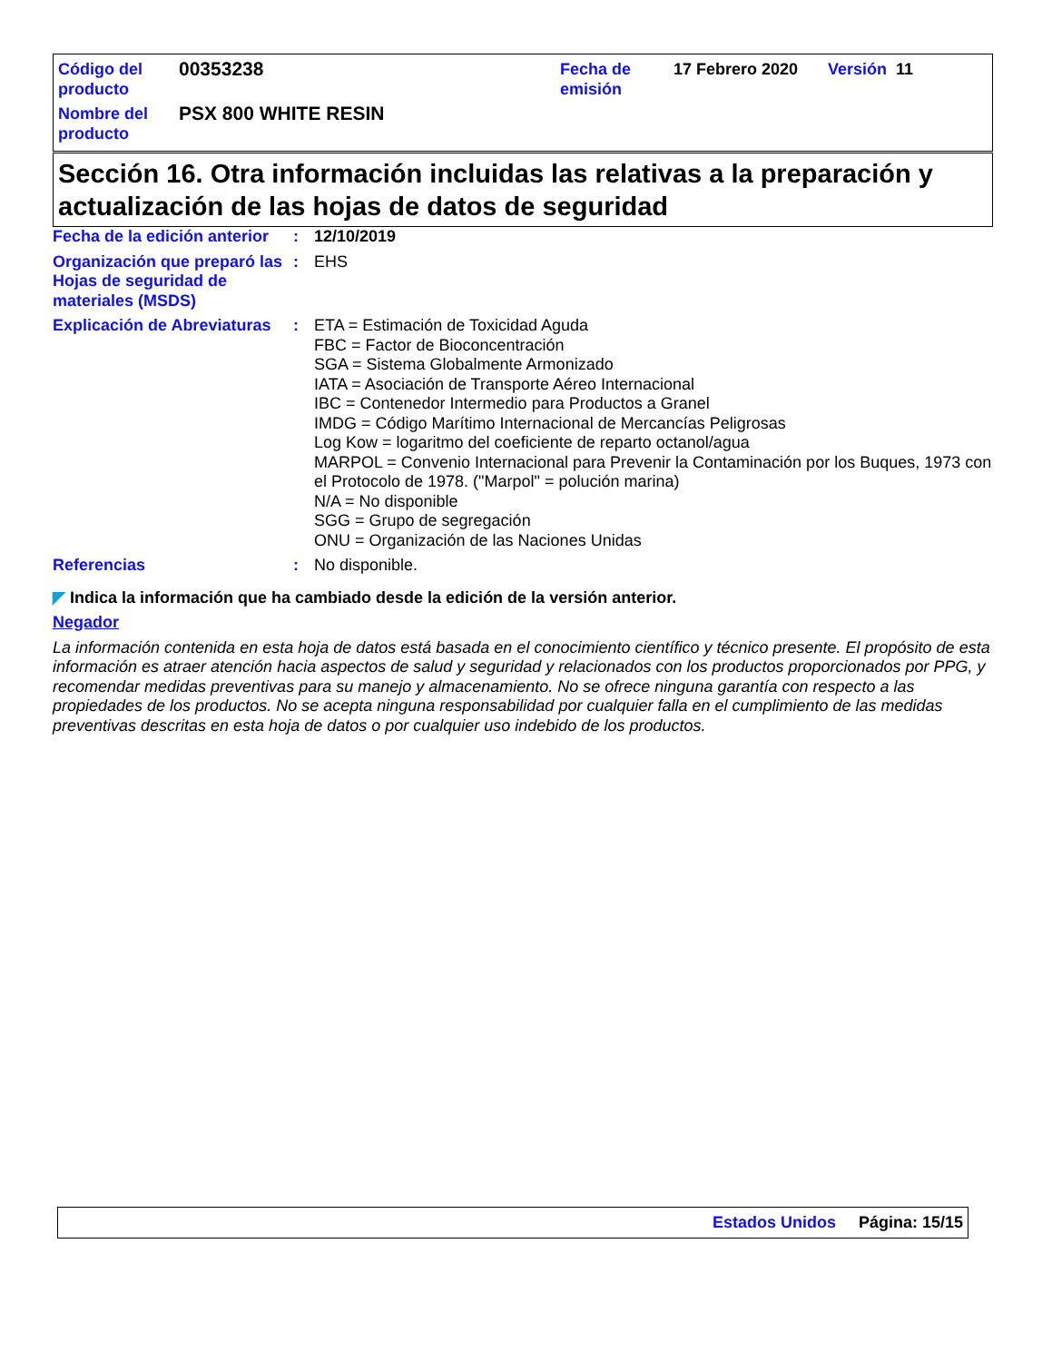| Código del producto | 00353238 | Fecha de emisión | 17 Febrero 2020 | Versión | 11 |
| Nombre del producto | PSX 800 WHITE RESIN | | | | |
Sección 16. Otra información incluidas las relativas a la preparación y actualización de las hojas de datos de seguridad
Fecha de la edición anterior
: 12/10/2019
Organización que preparó las Hojas de seguridad de materiales (MSDS)
: EHS
Explicación de Abreviaturas
: ETA = Estimación de Toxicidad Aguda
FBC = Factor de Bioconcentración
SGA = Sistema Globalmente Armonizado
IATA = Asociación de Transporte Aéreo Internacional
IBC = Contenedor Intermedio para Productos a Granel
IMDG = Código Marítimo Internacional de Mercancías Peligrosas
Log Kow = logaritmo del coeficiente de reparto octanol/agua
MARPOL = Convenio Internacional para Prevenir la Contaminación por los Buques, 1973 con el Protocolo de 1978. ("Marpol" = polución marina)
N/A = No disponible
SGG = Grupo de segregación
ONU = Organización de las Naciones Unidas
Referencias : No disponible.
◤ Indica la información que ha cambiado desde la edición de la versión anterior.
Negador
La información contenida en esta hoja de datos está basada en el conocimiento científico y técnico presente. El propósito de esta información es atraer atención hacia aspectos de salud y seguridad y relacionados con los productos proporcionados por PPG, y recomendar medidas preventivas para su manejo y almacenamiento. No se ofrece ninguna garantía con respecto a las propiedades de los productos. No se acepta ninguna responsabilidad por cualquier falla en el cumplimiento de las medidas preventivas descritas en esta hoja de datos o por cualquier uso indebido de los productos.
Estados Unidos Página: 15/15